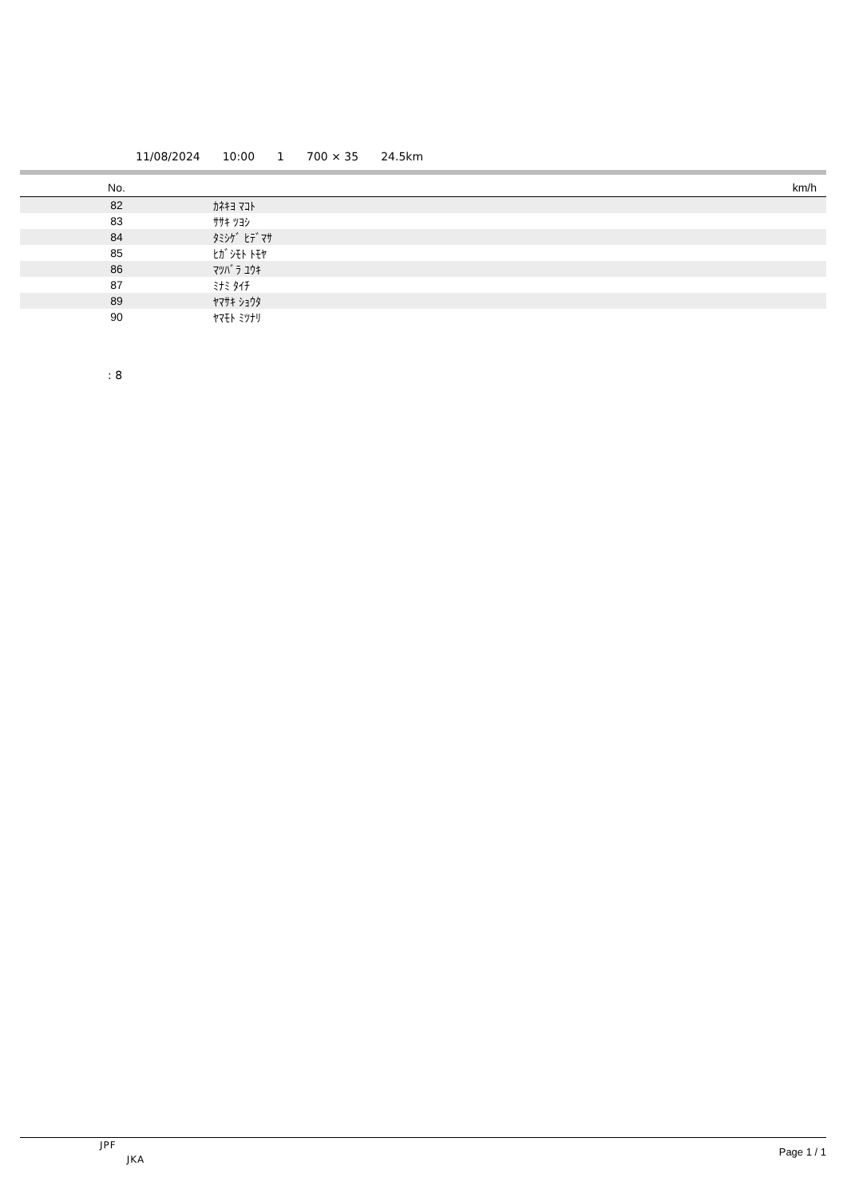11/08/2024 10:00 1 700 × 35 24.5km
| No. | | km/h |
| --- | --- | --- |
| 82 | ｶﾈｷﾖ ﾏｺﾄ | |
| 83 | ｻｻｷ ﾂﾖｼ | |
| 84 | ﾀﾐｼｹﾞ ﾋﾃﾞﾏｻ | |
| 85 | ﾋｶﾞｼﾓﾄ ﾄﾓﾔ | |
| 86 | ﾏﾂﾊﾞﾗ ﾕｳｷ | |
| 87 | ﾐﾅﾐ ﾀｲﾁ | |
| 89 | ﾔﾏｻｷ ｼｮｳﾀ | |
| 90 | ﾔﾏﾓﾄ ﾐﾂﾅﾘ | |
: 8
JPF
JKA
Page 1 / 1